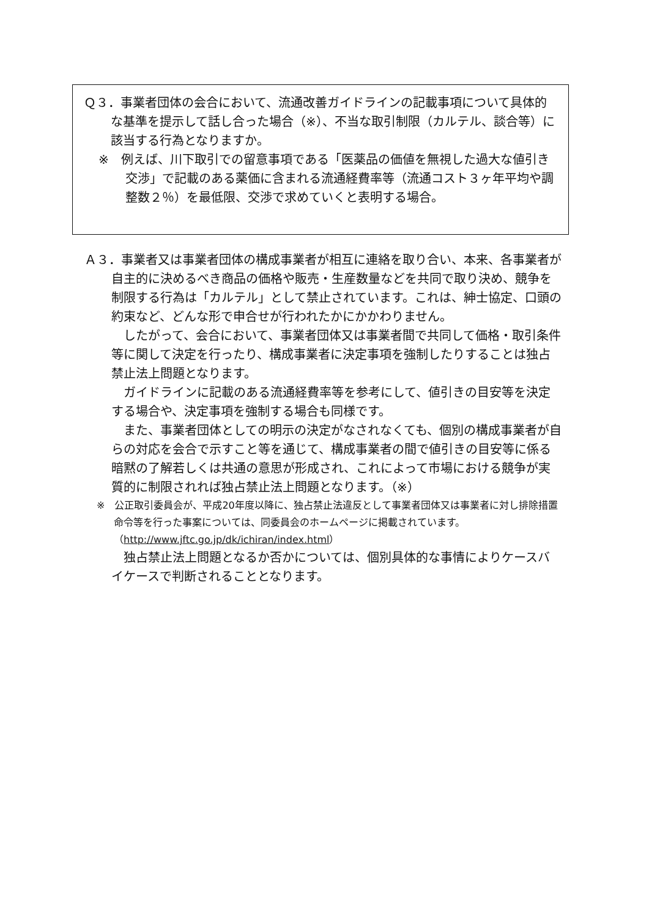Ｑ３．事業者団体の会合において、流通改善ガイドラインの記載事項について具体的な基準を提示して話し合った場合（※）、不当な取引制限（カルテル、談合等）に該当する行為となりますか。
※　例えば、川下取引での留意事項である「医薬品の価値を無視した過大な値引き交渉」で記載のある薬価に含まれる流通経費率等（流通コスト３ヶ年平均や調整数２％）を最低限、交渉で求めていくと表明する場合。
Ａ３．事業者又は事業者団体の構成事業者が相互に連絡を取り合い、本来、各事業者が自主的に決めるべき商品の価格や販売・生産数量などを共同で取り決め、競争を制限する行為は「カルテル」として禁止されています。これは、紳士協定、口頭の約束など、どんな形で申合せが行われたかにかかわりません。
　したがって、会合において、事業者団体又は事業者間で共同して価格・取引条件等に関して決定を行ったり、構成事業者に決定事項を強制したりすることは独占禁止法上問題となります。
　ガイドラインに記載のある流通経費率等を参考にして、値引きの目安等を決定する場合や、決定事項を強制する場合も同様です。
　また、事業者団体としての明示の決定がなされなくても、個別の構成事業者が自らの対応を会合で示すこと等を通じて、構成事業者の間で値引きの目安等に係る暗黙の了解若しくは共通の意思が形成され、これによって市場における競争が実質的に制限されれば独占禁止法上問題となります。（※）
※　公正取引委員会が、平成20年度以降に、独占禁止法違反として事業者団体又は事業者に対し排除措置命令等を行った事案については、同委員会のホームページに掲載されています。（http://www.jftc.go.jp/dk/ichiran/index.html）
　独占禁止法上問題となるか否かについては、個別具体的な事情によりケースバイケースで判断されることとなります。